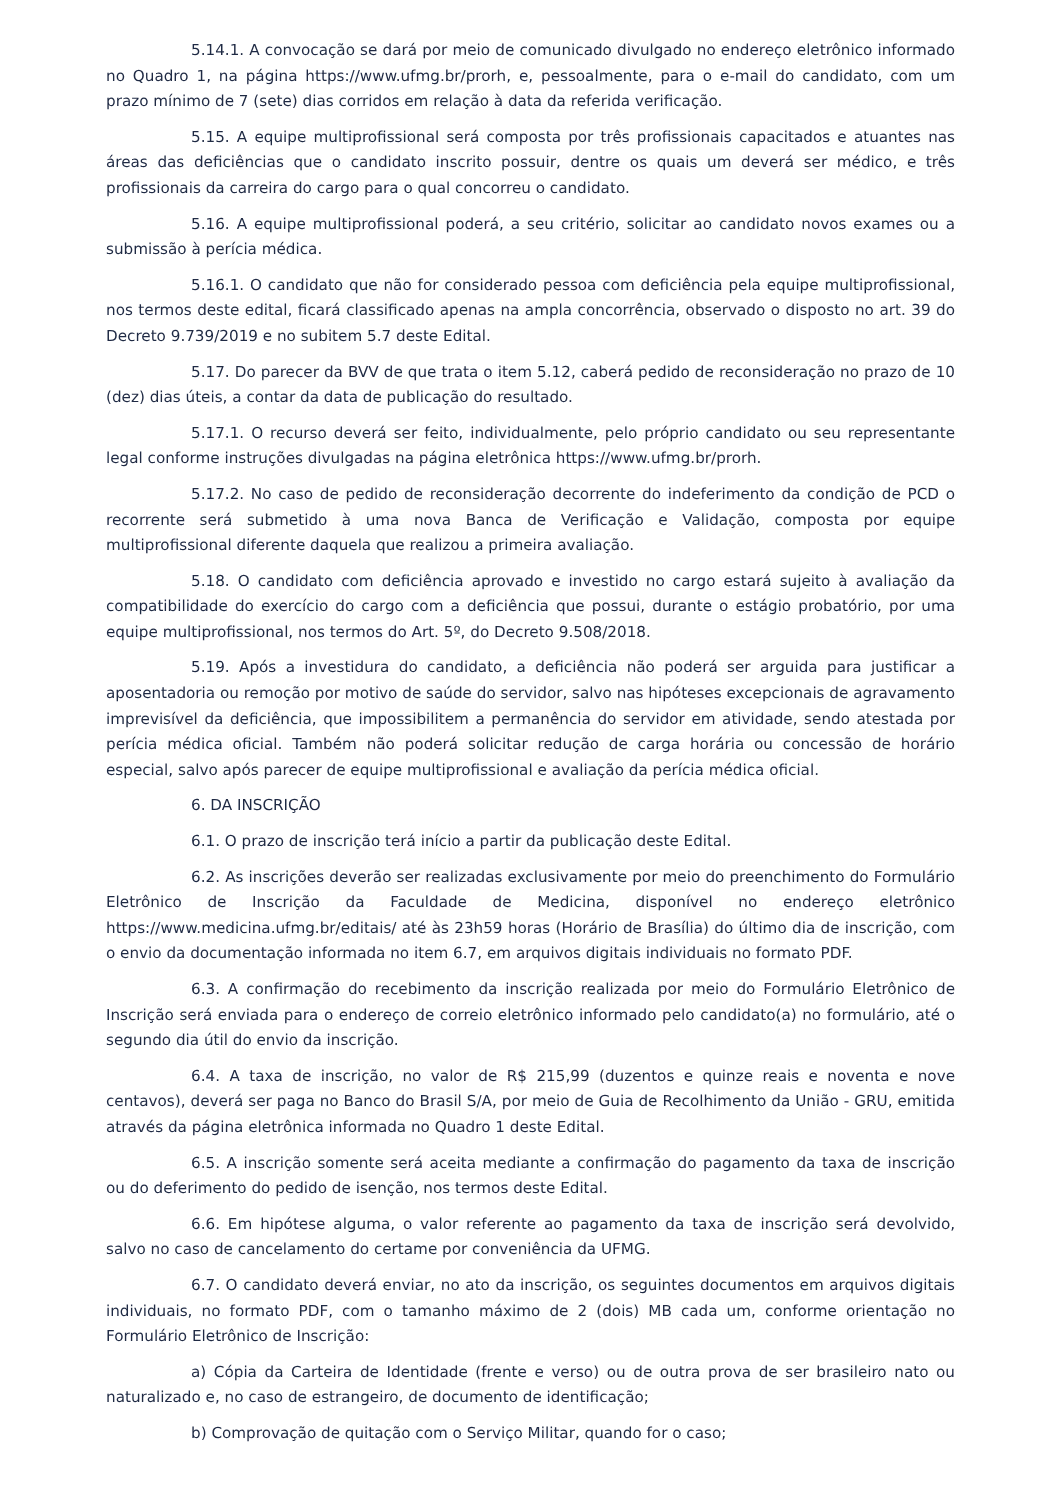5.14.1. A convocação se dará por meio de comunicado divulgado no endereço eletrônico informado no Quadro 1, na página https://www.ufmg.br/prorh, e, pessoalmente, para o e-mail do candidato, com um prazo mínimo de 7 (sete) dias corridos em relação à data da referida verificação.
5.15. A equipe multiprofissional será composta por três profissionais capacitados e atuantes nas áreas das deficiências que o candidato inscrito possuir, dentre os quais um deverá ser médico, e três profissionais da carreira do cargo para o qual concorreu o candidato.
5.16. A equipe multiprofissional poderá, a seu critério, solicitar ao candidato novos exames ou a submissão à perícia médica.
5.16.1. O candidato que não for considerado pessoa com deficiência pela equipe multiprofissional, nos termos deste edital, ficará classificado apenas na ampla concorrência, observado o disposto no art. 39 do Decreto 9.739/2019 e no subitem 5.7 deste Edital.
5.17. Do parecer da BVV de que trata o item 5.12, caberá pedido de reconsideração no prazo de 10 (dez) dias úteis, a contar da data de publicação do resultado.
5.17.1. O recurso deverá ser feito, individualmente, pelo próprio candidato ou seu representante legal conforme instruções divulgadas na página eletrônica https://www.ufmg.br/prorh.
5.17.2. No caso de pedido de reconsideração decorrente do indeferimento da condição de PCD o recorrente será submetido à uma nova Banca de Verificação e Validação, composta por equipe multiprofissional diferente daquela que realizou a primeira avaliação.
5.18. O candidato com deficiência aprovado e investido no cargo estará sujeito à avaliação da compatibilidade do exercício do cargo com a deficiência que possui, durante o estágio probatório, por uma equipe multiprofissional, nos termos do Art. 5º, do Decreto 9.508/2018.
5.19. Após a investidura do candidato, a deficiência não poderá ser arguida para justificar a aposentadoria ou remoção por motivo de saúde do servidor, salvo nas hipóteses excepcionais de agravamento imprevisível da deficiência, que impossibilitem a permanência do servidor em atividade, sendo atestada por perícia médica oficial. Também não poderá solicitar redução de carga horária ou concessão de horário especial, salvo após parecer de equipe multiprofissional e avaliação da perícia médica oficial.
6. DA INSCRIÇÃO
6.1. O prazo de inscrição terá início a partir da publicação deste Edital.
6.2. As inscrições deverão ser realizadas exclusivamente por meio do preenchimento do Formulário Eletrônico de Inscrição da Faculdade de Medicina, disponível no endereço eletrônico https://www.medicina.ufmg.br/editais/ até às 23h59 horas (Horário de Brasília) do último dia de inscrição, com o envio da documentação informada no item 6.7, em arquivos digitais individuais no formato PDF.
6.3. A confirmação do recebimento da inscrição realizada por meio do Formulário Eletrônico de Inscrição será enviada para o endereço de correio eletrônico informado pelo candidato(a) no formulário, até o segundo dia útil do envio da inscrição.
6.4. A taxa de inscrição, no valor de R$ 215,99 (duzentos e quinze reais e noventa e nove centavos), deverá ser paga no Banco do Brasil S/A, por meio de Guia de Recolhimento da União - GRU, emitida através da página eletrônica informada no Quadro 1 deste Edital.
6.5. A inscrição somente será aceita mediante a confirmação do pagamento da taxa de inscrição ou do deferimento do pedido de isenção, nos termos deste Edital.
6.6. Em hipótese alguma, o valor referente ao pagamento da taxa de inscrição será devolvido, salvo no caso de cancelamento do certame por conveniência da UFMG.
6.7. O candidato deverá enviar, no ato da inscrição, os seguintes documentos em arquivos digitais individuais, no formato PDF, com o tamanho máximo de 2 (dois) MB cada um, conforme orientação no Formulário Eletrônico de Inscrição:
a) Cópia da Carteira de Identidade (frente e verso) ou de outra prova de ser brasileiro nato ou naturalizado e, no caso de estrangeiro, de documento de identificação;
b) Comprovação de quitação com o Serviço Militar, quando for o caso;